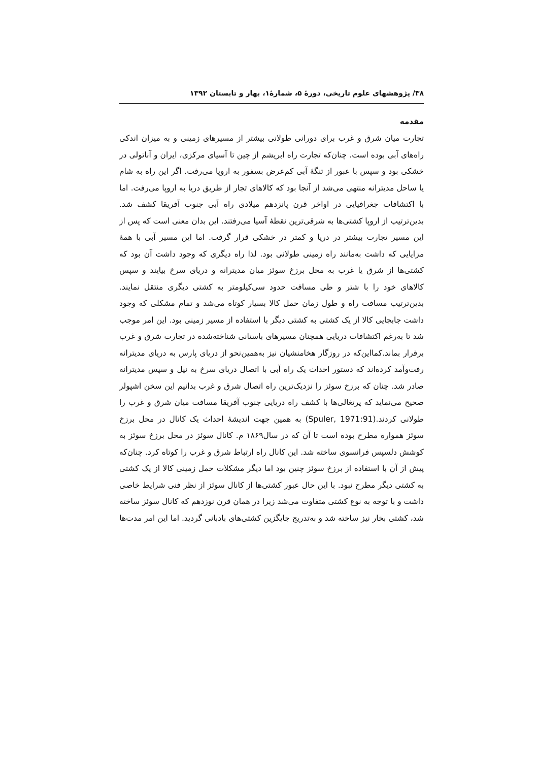۳۸/ پژوهشهای علوم تاریخی، دورهٔ ۵، شمارهٔ۱، بهار و تابستان ۱۳۹۲
مقدمه
تجارت میان شرق و غرب برای دورانی طولانی بیشتر از مسیرهای زمینی و به میزان اندکی راه‌های آبی بوده است. چنان‌که تجارت راه ابریشم از چین تا آسیای مرکزی، ایران و آناتولی در خشکی بود و سپس با عبور از تنگهٔ آبی کم‌عرض بسفور به اروپا می‌رفت. اگر این راه به شام یا ساحل مدیترانه منتهی می‌شد از آنجا بود که کالاهای تجار از طریق دریا به اروپا می‌رفت. اما با اکتشافات جغرافیایی در اواخر قرن پانزدهم میلادی راه آبی جنوب آفریقا کشف شد. بدین‌ترتیب از اروپا کشتی‌ها به شرقی‌ترین نقطهٔ آسیا می‌رفتند. این بدان معنی است که پس از این مسیر تجارت بیشتر در دریا و کمتر در خشکی قرار گرفت. اما این مسیر آبی با همهٔ مزایایی که داشت به‌مانند راه زمینی طولانی بود. لذا راه دیگری که وجود داشت آن بود که کشتی‌ها از شرق یا غرب به محل برزخ سوئز میان مدیترانه و دریای سرخ بیایند و سپس کالاهای خود را با شتر و طی مسافت حدود سی‌کیلومتر به کشتی دیگری منتقل نمایند. بدین‌ترتیب مسافت راه و طول زمان حمل کالا بسیار کوتاه می‌شد و تمام مشکلی که وجود داشت جابجایی کالا از یک کشتی به کشتی دیگر با استفاده از مسیر زمینی بود. این امر موجب شد تا به‌رغم اکتشافات دریایی همچنان مسیرهای باستانی شناخته‌شده در تجارت شرق و غرب برقرار بماند.کمااین‌که در روزگار هخامنشیان نیز به‌همین‌نحو از دریای پارس به دریای مدیترانه رفت‌وآمد کرده‌اند که دستور احداث یک راه آبی با اتصال دریای سرخ به نیل و سپس مدیترانه صادر شد. چنان که برزخ سوئز را نزدیک‌ترین راه اتصال شرق و غرب بدانیم این سخن اشپولر صحیح می‌نماید که پرتغالی‌ها با کشف راه دریایی جنوب آفریقا مسافت میان شرق و غرب را طولانی کردند.(Spuler, 1971:91) به همین جهت اندیشهٔ احداث یک کانال در محل برزخ سوئز همواره مطرح بوده است تا آن که در سال۱۸۶۹ م. کانال سوئز در محل برزخ سوئز به کوشش دلسپس فرانسوی ساخته شد. این کانال راه ارتباط شرق و غرب را کوتاه کرد. چنان‌که پیش از آن با استفاده از برزخ سوئز چنین بود اما دیگر مشکلات حمل زمینی کالا از یک کشتی به کشتی دیگر مطرح نبود. با این حال عبور کشتی‌ها از کانال سوئز از نظر فنی شرایط خاصی داشت و با توجه به نوع کشتی متفاوت می‌شد زیرا در همان قرن نوزدهم که کانال سوئز ساخته شد، کشتی بخار نیز ساخته شد و به‌تدریج جایگزین کشتی‌های بادبانی گردید. اما این امر مدت‌ها